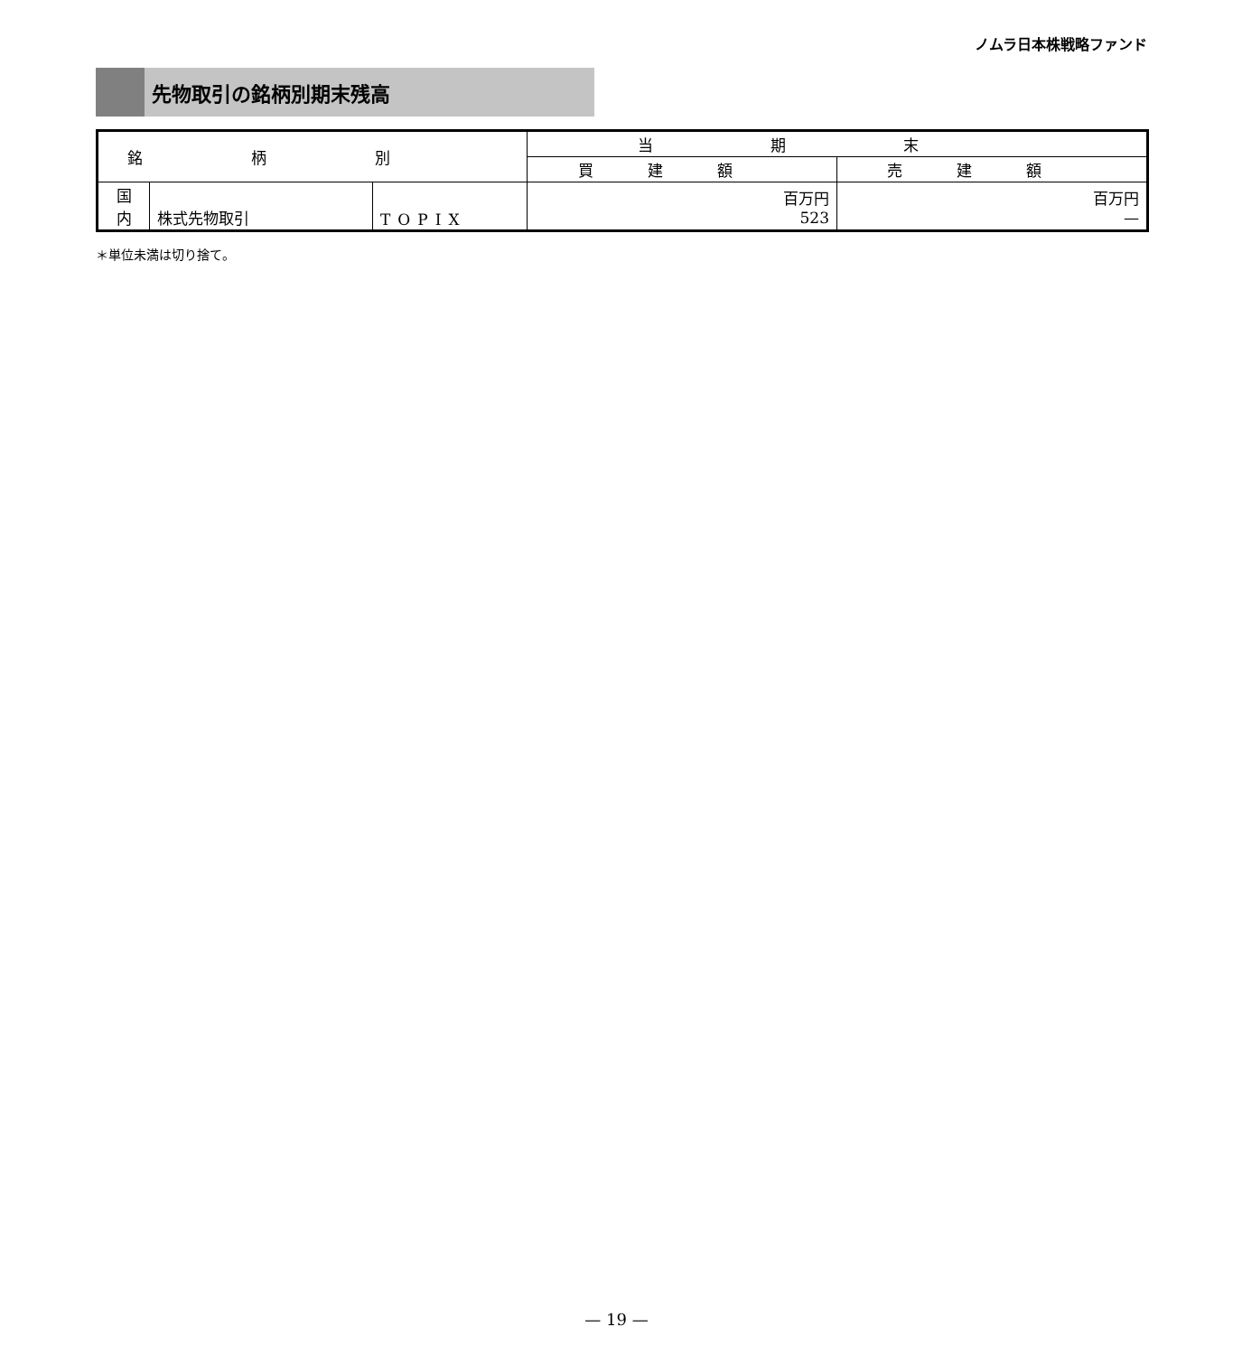ノムラ日本株戦略ファンド
先物取引の銘柄別期末残高
| 銘柄別 | | | 当期末 | |
| --- | --- | --- | --- | --- |
| | | | 買建額 | 売建額 |
| 国 内 | 株式先物取引 | TOPIX | 百万円 523 | 百万円 — |
＊単位未満は切り捨て。
— 19 —